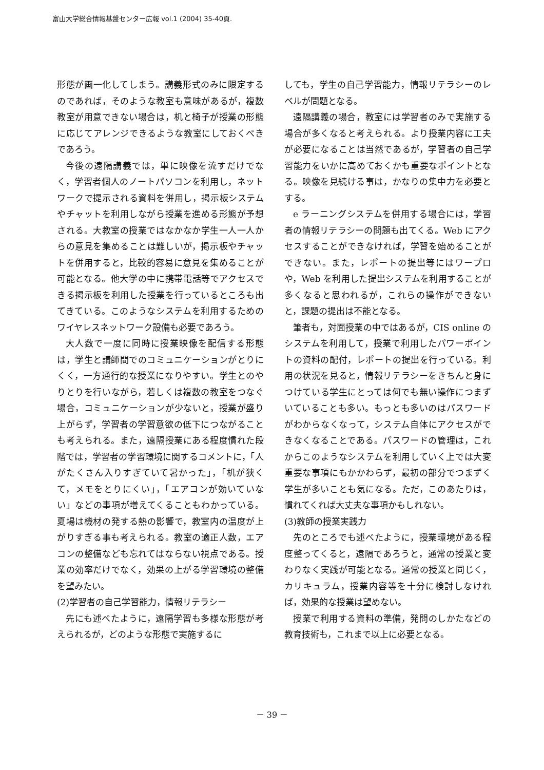富山大学総合情報基盤センター広報 vol.1 (2004) 35-40頁.
形態が画一化してしまう。講義形式のみに限定するのであれば，そのような教室も意味があるが，複数教室が用意できない場合は，机と椅子が授業の形態に応じてアレンジできるような教室にしておくべきであろう。
今後の遠隔講義では，単に映像を流すだけでなく，学習者個人のノートパソコンを利用し，ネットワークで提示される資料を併用し，掲示板システムやチャットを利用しながら授業を進める形態が予想される。大教室の授業ではなかなか学生一人一人からの意見を集めることは難しいが，掲示板やチャットを併用すると，比較的容易に意見を集めることが可能となる。他大学の中に携帯電話等でアクセスできる掲示板を利用した授業を行っているところも出てきている。このようなシステムを利用するためのワイヤレスネットワーク設備も必要であろう。
大人数で一度に同時に授業映像を配信する形態は，学生と講師間でのコミュニケーションがとりにくく，一方通行的な授業になりやすい。学生とのやりとりを行いながら，若しくは複数の教室をつなぐ場合，コミュニケーションが少ないと，授業が盛り上がらず，学習者の学習意欲の低下につながることも考えられる。また，遠隔授業にある程度慣れた段階では，学習者の学習環境に関するコメントに，「人がたくさん入りすぎていて暑かった」，「机が狭くて，メモをとりにくい」，「エアコンが効いていない」などの事項が増えてくることもわかっている。夏場は機材の発する熱の影響で，教室内の温度が上がりすぎる事も考えられる。教室の適正人数，エアコンの整備なども忘れてはならない視点である。授業の効率だけでなく，効果の上がる学習環境の整備を望みたい。
(2)学習者の自己学習能力，情報リテラシー
先にも述べたように，遠隔学習も多様な形態が考えられるが，どのような形態で実施するに
しても，学生の自己学習能力，情報リテラシーのレベルが問題となる。
遠隔講義の場合，教室には学習者のみで実施する場合が多くなると考えられる。より授業内容に工夫が必要になることは当然であるが，学習者の自己学習能力をいかに高めておくかも重要なポイントとなる。映像を見続ける事は，かなりの集中力を必要とする。
e ラーニングシステムを併用する場合には，学習者の情報リテラシーの問題も出てくる。Web にアクセスすることができなければ，学習を始めることができない。また，レポートの提出等にはワープロや，Web を利用した提出システムを利用することが多くなると思われるが，これらの操作ができないと，課題の提出は不能となる。
筆者も，対面授業の中ではあるが，CIS online のシステムを利用して，授業で利用したパワーポイントの資料の配付，レポートの提出を行っている。利用の状況を見ると，情報リテラシーをきちんと身につけている学生にとっては何でも無い操作につまずいていることも多い。もっとも多いのはパスワードがわからなくなって，システム自体にアクセスができなくなることである。パスワードの管理は，これからこのようなシステムを利用していく上では大変重要な事項にもかかわらず，最初の部分でつまずく学生が多いことも気になる。ただ，このあたりは，慣れてくれば大丈夫な事項かもしれない。
(3)教師の授業実践力
先のところでも述べたように，授業環境がある程度整ってくると，遠隔であろうと，通常の授業と変わりなく実践が可能となる。通常の授業と同じく，カリキュラム，授業内容等を十分に検討しなければ，効果的な授業は望めない。
授業で利用する資料の準備，発問のしかたなどの教育技術も，これまで以上に必要となる。
－ 39 －